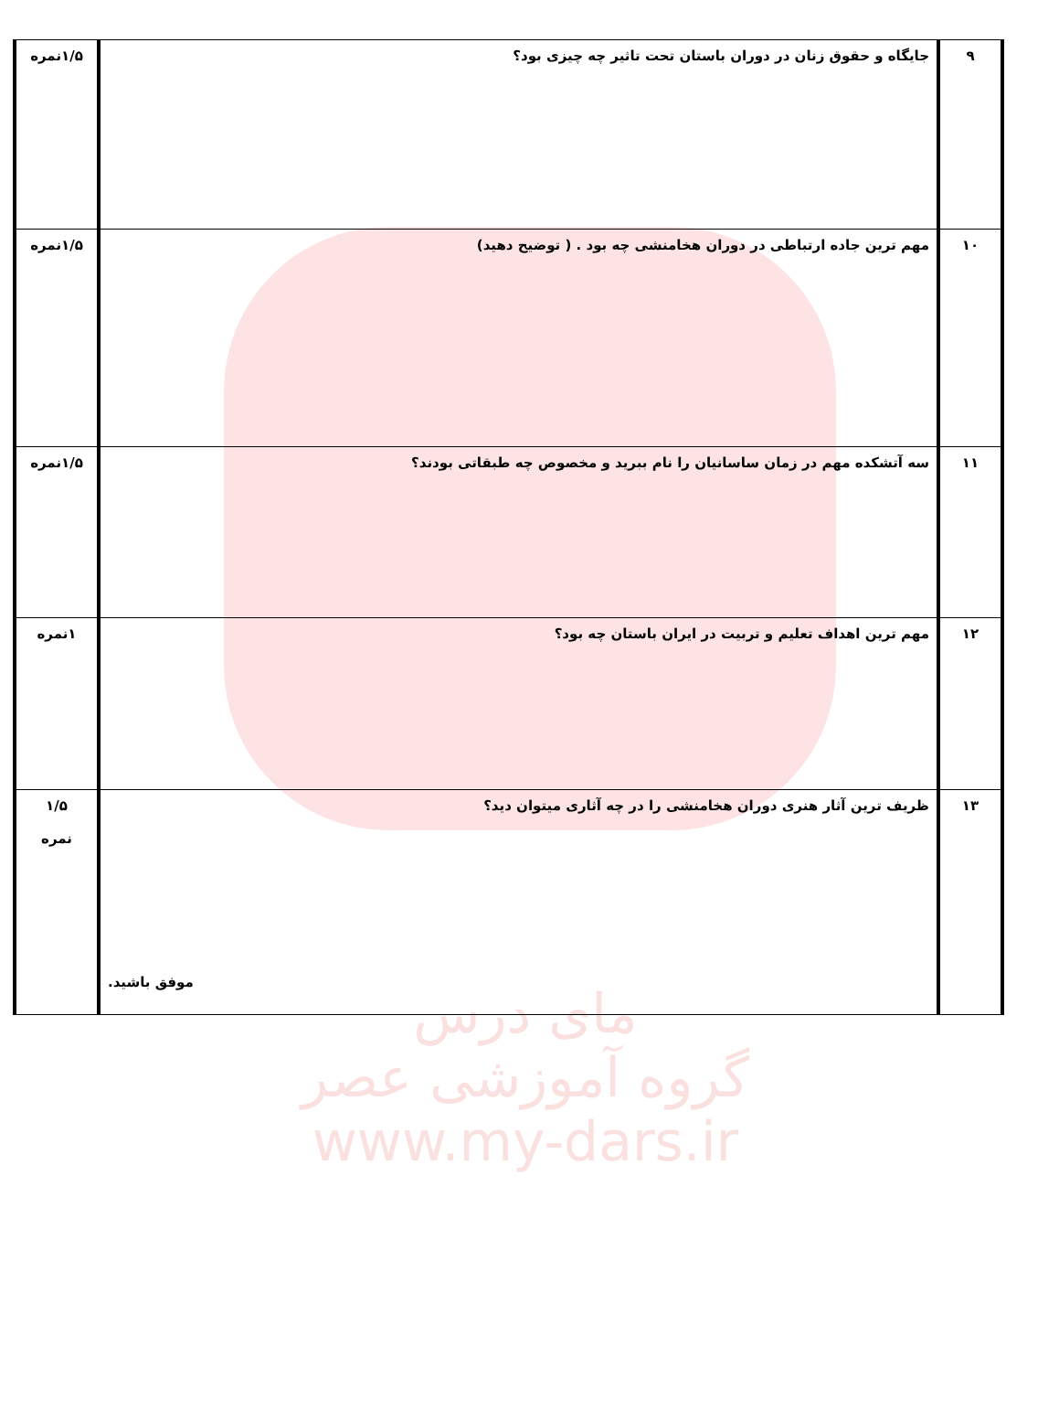مای درس
گروه آموزشی عصر
www.my-dars.ir
| ۹ | جایگاه و حقوق زنان در دوران باستان تحت تاثیر چه چیزی بود؟ | ۱/۵نمره |
| ۱۰ | مهم ترین جاده ارتباطی در دوران هخامنشی چه بود . ( توضیح دهید) | ۱/۵نمره |
| ۱۱ | سه آتشکده مهم در زمان ساسانیان را نام ببرید و مخصوص چه طبقاتی بودند؟ | ۱/۵نمره |
| ۱۲ | مهم ترین اهداف تعلیم و تربیت در ایران باستان چه بود؟ | ۱نمره |
| ۱۳ | ظریف ترین آثار هنری دوران هخامنشی را در چه آثاری میتوان دید؟ موفق باشید. | ۱/۵ نمره |